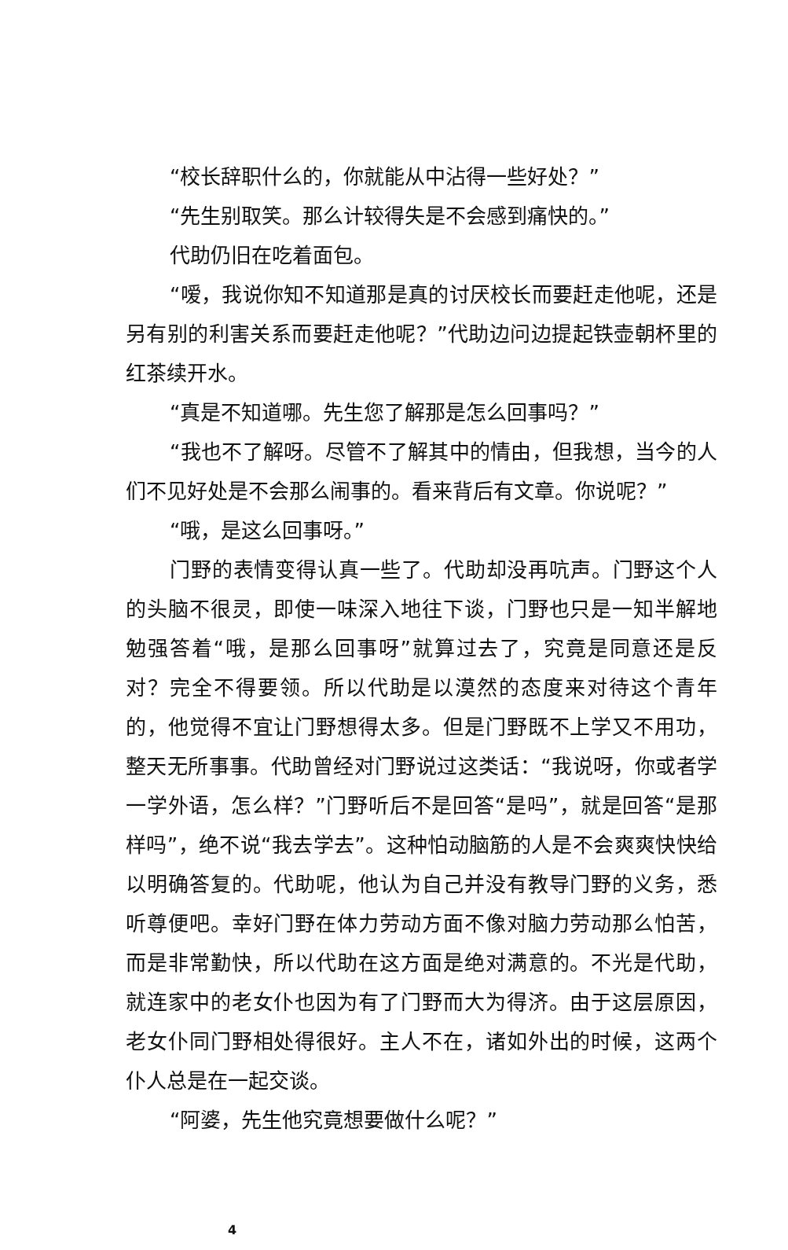“校长辞职什么的，你就能从中沾得一些好处？”
“先生别取笑。那么计较得失是不会感到痛快的。”
代助仍旧在吃着面包。
“嗳，我说你知不知道那是真的讨厌校长而要赶走他呢，还是另有别的利害关系而要赶走他呢？”代助边问边提起铁壶朝杯里的红茶续开水。
“真是不知道哪。先生您了解那是怎么回事吗？”
“我也不了解呀。尽管不了解其中的情由，但我想，当今的人们不见好处是不会那么闹事的。看来背后有文章。你说呢？”
“哦，是这么回事呀。”
门野的表情变得认真一些了。代助却没再吭声。门野这个人的头脑不很灵，即使一味深入地往下谈，门野也只是一知半解地勉强答着“哦，是那么回事呀”就算过去了，究竟是同意还是反对？完全不得要领。所以代助是以漠然的态度来对待这个青年的，他觉得不宜让门野想得太多。但是门野既不上学又不用功，整天无所事事。代助曾经对门野说过这类话：“我说呀，你或者学一学外语，怎么样？”门野听后不是回答“是吗”，就是回答“是那样吗”，绝不说“我去学去”。这种怕动脑筋的人是不会爽爽快快给以明确答复的。代助呢，他认为自己并没有教导门野的义务，悉听尊便吧。幸好门野在体力劳动方面不像对脑力劳动那么怕苦，而是非常勤快，所以代助在这方面是绝对满意的。不光是代助，就连家中的老女仆也因为有了门野而大为得济。由于这层原因，老女仆同门野相处得很好。主人不在，诸如外出的时候，这两个仆人总是在一起交谈。
“阿婆，先生他究竟想要做什么呢？”
4